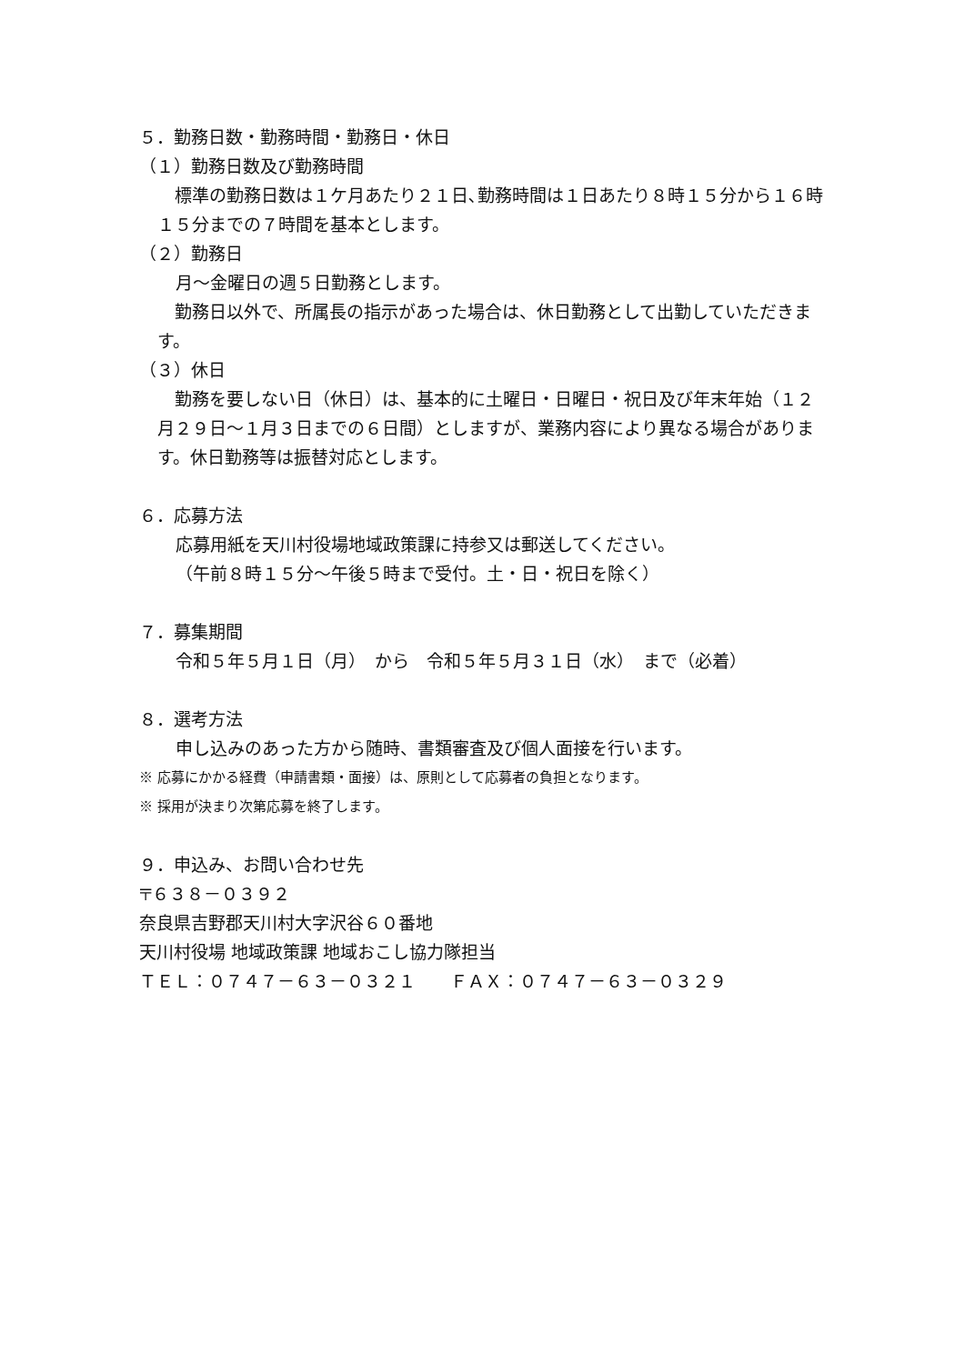５．勤務日数・勤務時間・勤務日・休日
（１）勤務日数及び勤務時間
　標準の勤務日数は１ケ月あたり２１日､勤務時間は１日あたり８時１５分から１６時１５分までの７時間を基本とします。
（２）勤務日
月～金曜日の週５日勤務とします。
　勤務日以外で、所属長の指示があった場合は、休日勤務として出勤していただきます。
（３）休日
　勤務を要しない日（休日）は、基本的に土曜日・日曜日・祝日及び年末年始（１２月２９日～１月３日までの６日間）としますが、業務内容により異なる場合があります。休日勤務等は振替対応とします。
６．応募方法
応募用紙を天川村役場地域政策課に持参又は郵送してください。
（午前８時１５分～午後５時まで受付。土・日・祝日を除く）
７．募集期間
令和５年５月１日（月）　から　令和５年５月３１日（水）　まで（必着）
８．選考方法
申し込みのあった方から随時、書類審査及び個人面接を行います。
※ 応募にかかる経費（申請書類・面接）は、原則として応募者の負担となります。
※ 採用が決まり次第応募を終了します。
９．申込み、お問い合わせ先
〒６３８－０３９２
奈良県吉野郡天川村大字沢谷６０番地
天川村役場 地域政策課 地域おこし協力隊担当
ＴＥＬ：０７４７－６３－０３２１　　ＦＡＸ：０７４７－６３－０３２９